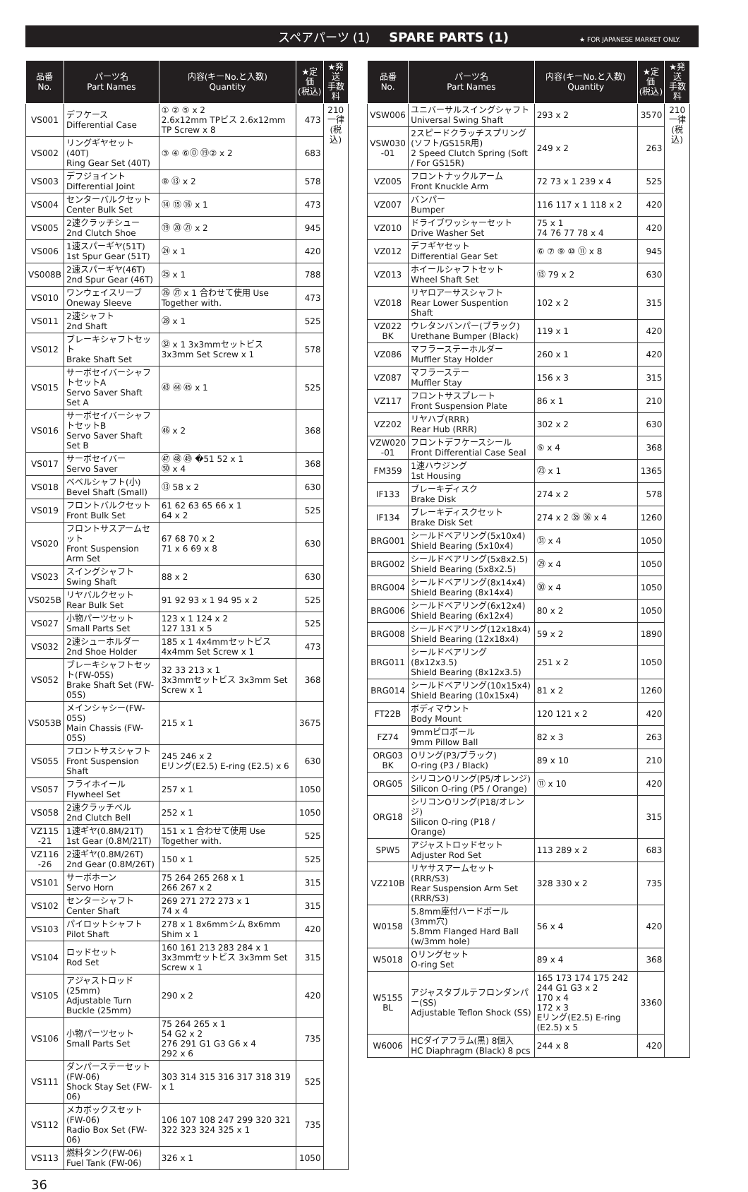スペアパーツ (1) SPARE PARTS (1) ★ FOR JAPANESE MARKET ONLY.
| 品番 No. | パーツ名 Part Names | 内容(キーNo.と入数) Quantity | ★定価 (税込) | ★発送 手数料 |
| --- | --- | --- | --- | --- |
| VS001 | デフケース Differential Case | ① ② ⑤ x 2 2.6x12mm TPビス 2.6x12mm TP Screw x 8 | 473 | 210 一律 (税込) |
| VS002 | リングギヤセット(40T) Ring Gear Set (40T) | ③ ④ ⑥⓪ ⑲② x 2 | 683 | |
| VS003 | デフジョイント Differential Joint | ⑧ ⑬ x 2 | 578 | |
| VS004 | センターバルクセット Center Bulk Set | ⑭ ⑮ ⑯ x 1 | 473 | |
| VS005 | 2速クラッチシュー 2nd Clutch Shoe | ⑲ ⑳ ㉑ x 2 | 945 | |
| VS006 | 1速スパーギヤ(51T) 1st Spur Gear (51T) | ㉔ x 1 | 420 | |
| VS008B | 2速スパーギヤ(46T) 2nd Spur Gear (46T) | ㉕ x 1 | 788 | |
| VS010 | ワンウェイスリーブ Oneway Sleeve | ㉖ ㉗ x 1 合わせて使用 Use Together with. | 473 | |
| VS011 | 2速シャフト 2nd Shaft | ㉘ x 1 | 525 | |
| VS012 | ブレーキシャフトセット Brake Shaft Set | ㉜ x 1 3x3mmセットビス 3x3mm Set Screw x 1 | 578 | |
| VS015 | サーボセイバーシャフトセットA Servo Saver Shaft Set A | ㊸ ㊹ ㊺ x 1 | 525 | |
| VS016 | サーボセイバーシャフトセットB Servo Saver Shaft Set B | ㊻ x 2 | 368 | |
| VS017 | サーボセイバー Servo Saver | ㊼ ㊽ ㊾ �51 52 x 1 ㊿ x 4 | 368 | |
| VS018 | ベベルシャフト(小) Bevel Shaft (Small) | ⑬ 58 x 2 | 630 | |
| VS019 | フロントバルクセット Front Bulk Set | 61 62 63 65 66 x 1 64 x 2 | 525 | |
| VS020 | フロントサスアームセット Front Suspension Arm Set | 67 68 70 x 2 71 x 6 69 x 8 | 630 | |
| VS023 | スイングシャフト Swing Shaft | 88 x 2 | 630 | |
| VS025B | リヤバルクセット Rear Bulk Set | 91 92 93 x 1 94 95 x 2 | 525 | |
| VS027 | 小物パーツセット Small Parts Set | 123 x 1 124 x 2 127 131 x 5 | 525 | |
| VS032 | 2速シューホルダー 2nd Shoe Holder | 185 x 1 4x4mmセットビス 4x4mm Set Screw x 1 | 473 | |
| VS052 | ブレーキシャフトセット(FW-05S) Brake Shaft Set (FW-05S) | 32 33 213 x 1 3x3mmセットビス 3x3mm Set Screw x 1 | 368 | |
| VS053B | メインシャシー(FW-05S) Main Chassis (FW-05S) | 215 x 1 | 3675 | |
| VS055 | フロントサスシャフト Front Suspension Shaft | 245 246 x 2 Eリング(E2.5) E-ring (E2.5) x 6 | 630 | |
| VS057 | フライホイール Flywheel Set | 257 x 1 | 1050 | |
| VS058 | 2速クラッチベル 2nd Clutch Bell | 252 x 1 | 1050 | |
| VZ115 -21 | 1速ギヤ(0.8M/21T) 1st Gear (0.8M/21T) | 151 x 1 合わせて使用 Use Together with. | 525 | |
| VZ116 -26 | 2速ギヤ(0.8M/26T) 2nd Gear (0.8M/26T) | 150 x 1 | 525 | |
| VS101 | サーボホーン Servo Horn | 75 264 265 268 x 1 266 267 x 2 | 315 | |
| VS102 | センターシャフト Center Shaft | 269 271 272 273 x 1 74 x 4 | 315 | |
| VS103 | パイロットシャフト Pilot Shaft | 278 x 1 8x6mmシム 8x6mm Shim x 1 | 420 | |
| VS104 | ロッドセット Rod Set | 160 161 213 283 284 x 1 3x3mmセットビス 3x3mm Set Screw x 1 | 315 | |
| VS105 | アジャストロッド(25mm) Adjustable Turn Buckle (25mm) | 290 x 2 | 420 | |
| VS106 | 小物パーツセット Small Parts Set | 75 264 265 x 1 54 G2 x 2 276 291 G1 G3 G6 x 4 292 x 6 | 735 | |
| VS111 | ダンパーステーセット(FW-06) Shock Stay Set (FW-06) | 303 314 315 316 317 318 319 x 1 | 525 | |
| VS112 | メカボックスセット(FW-06) Radio Box Set (FW-06) | 106 107 108 247 299 320 321 322 323 324 325 x 1 | 735 | |
| VS113 | 燃料タンク(FW-06) Fuel Tank (FW-06) | 326 x 1 | 1050 | |
| 品番 No. | パーツ名 Part Names | 内容(キーNo.と入数) Quantity | ★定価 (税込) | ★発送 手数料 |
| --- | --- | --- | --- | --- |
| VSW006 | ユニバーサルスイングシャフト Universal Swing Shaft | 293 x 2 | 3570 | 210 一律 (税込) |
| VSW030 -01 | 2スピードクラッチスプリング(ソフト/GS15R用) 2 Speed Clutch Spring (Soft / For GS15R) | 249 x 2 | 263 | |
| VZ005 | フロントナックルアーム Front Knuckle Arm | 72 73 x 1 239 x 4 | 525 | |
| VZ007 | バンパー Bumper | 116 117 x 1 118 x 2 | 420 | |
| VZ010 | ドライブワッシャーセット Drive Washer Set | 75 x 1 74 76 77 78 x 4 | 420 | |
| VZ012 | デフギヤセット Differential Gear Set | ⑥ ⑦ ⑨ ⑩ ⑪ x 8 | 945 | |
| VZ013 | ホイールシャフトセット Wheel Shaft Set | ⑬ 79 x 2 | 630 | |
| VZ018 | リヤロアーサスシャフト Rear Lower Suspention Shaft | 102 x 2 | 315 | |
| VZ022 BK | ウレタンバンパー(ブラック) Urethane Bumper (Black) | 119 x 1 | 420 | |
| VZ086 | マフラーステーホルダー Muffler Stay Holder | 260 x 1 | 420 | |
| VZ087 | マフラーステー Muffler Stay | 156 x 3 | 315 | |
| VZ117 | フロントサスプレート Front Suspension Plate | 86 x 1 | 210 | |
| VZ202 | リヤハブ(RRR) Rear Hub (RRR) | 302 x 2 | 630 | |
| VZW020 -01 | フロントデフケースシール Front Differential Case Seal | ⑤ x 4 | 368 | |
| FM359 | 1速ハウジング 1st Housing | ㉓ x 1 | 1365 | |
| IF133 | ブレーキディスク Brake Disk | 274 x 2 | 578 | |
| IF134 | ブレーキディスクセット Brake Disk Set | 274 x 2 ㉟ ㊱ x 4 | 1260 | |
| BRG001 | シールドベアリング(5x10x4) Shield Bearing (5x10x4) | ㉛ x 4 | 1050 | |
| BRG002 | シールドベアリング(5x8x2.5) Shield Bearing (5x8x2.5) | ㉙ x 4 | 1050 | |
| BRG004 | シールドベアリング(8x14x4) Shield Bearing (8x14x4) | ㉚ x 4 | 1050 | |
| BRG006 | シールドベアリング(6x12x4) Shield Bearing (6x12x4) | 80 x 2 | 1050 | |
| BRG008 | シールドベアリング(12x18x4) Shield Bearing (12x18x4) | 59 x 2 | 1890 | |
| BRG011 | シールドベアリング(8x12x3.5) Shield Bearing (8x12x3.5) | 251 x 2 | 1050 | |
| BRG014 | シールドベアリング(10x15x4) Shield Bearing (10x15x4) | 81 x 2 | 1260 | |
| FT22B | ボディマウント Body Mount | 120 121 x 2 | 420 | |
| FZ74 | 9mmピロボール 9mm Pillow Ball | 82 x 3 | 263 | |
| ORG03 BK | Oリング(P3/ブラック) O-ring (P3 / Black) | 89 x 10 | 210 | |
| ORG05 | シリコンOリング(P5/オレンジ) Silicon O-ring (P5 / Orange) | ⑪ x 10 | 420 | |
| ORG18 | シリコンOリング(P18/オレンジ) Silicon O-ring (P18 / Orange) | | 315 | |
| SPW5 | アジャストロッドセット Adjuster Rod Set | 113 289 x 2 | 683 | |
| VZ210B | リヤサスアームセット(RRR/S3) Rear Suspension Arm Set (RRR/S3) | 328 330 x 2 | 735 | |
| W0158 | 5.8mm座付ハードボール(3mm穴) 5.8mm Flanged Hard Ball (w/3mm hole) | 56 x 4 | 420 | |
| W5018 | Oリングセット O-ring Set | 89 x 4 | 368 | |
| W5155 BL | アジャスタブルテフロンダンパー(SS) Adjustable Teflon Shock (SS) | 165 173 174 175 242 244 G1 G3 x 2 170 x 4 172 x 3 Eリング(E2.5) E-ring (E2.5) x 5 | 3360 | |
| W6006 | HCダイアフラム(黒) 8個入 HC Diaphragm (Black) 8 pcs | 244 x 8 | 420 | |
36